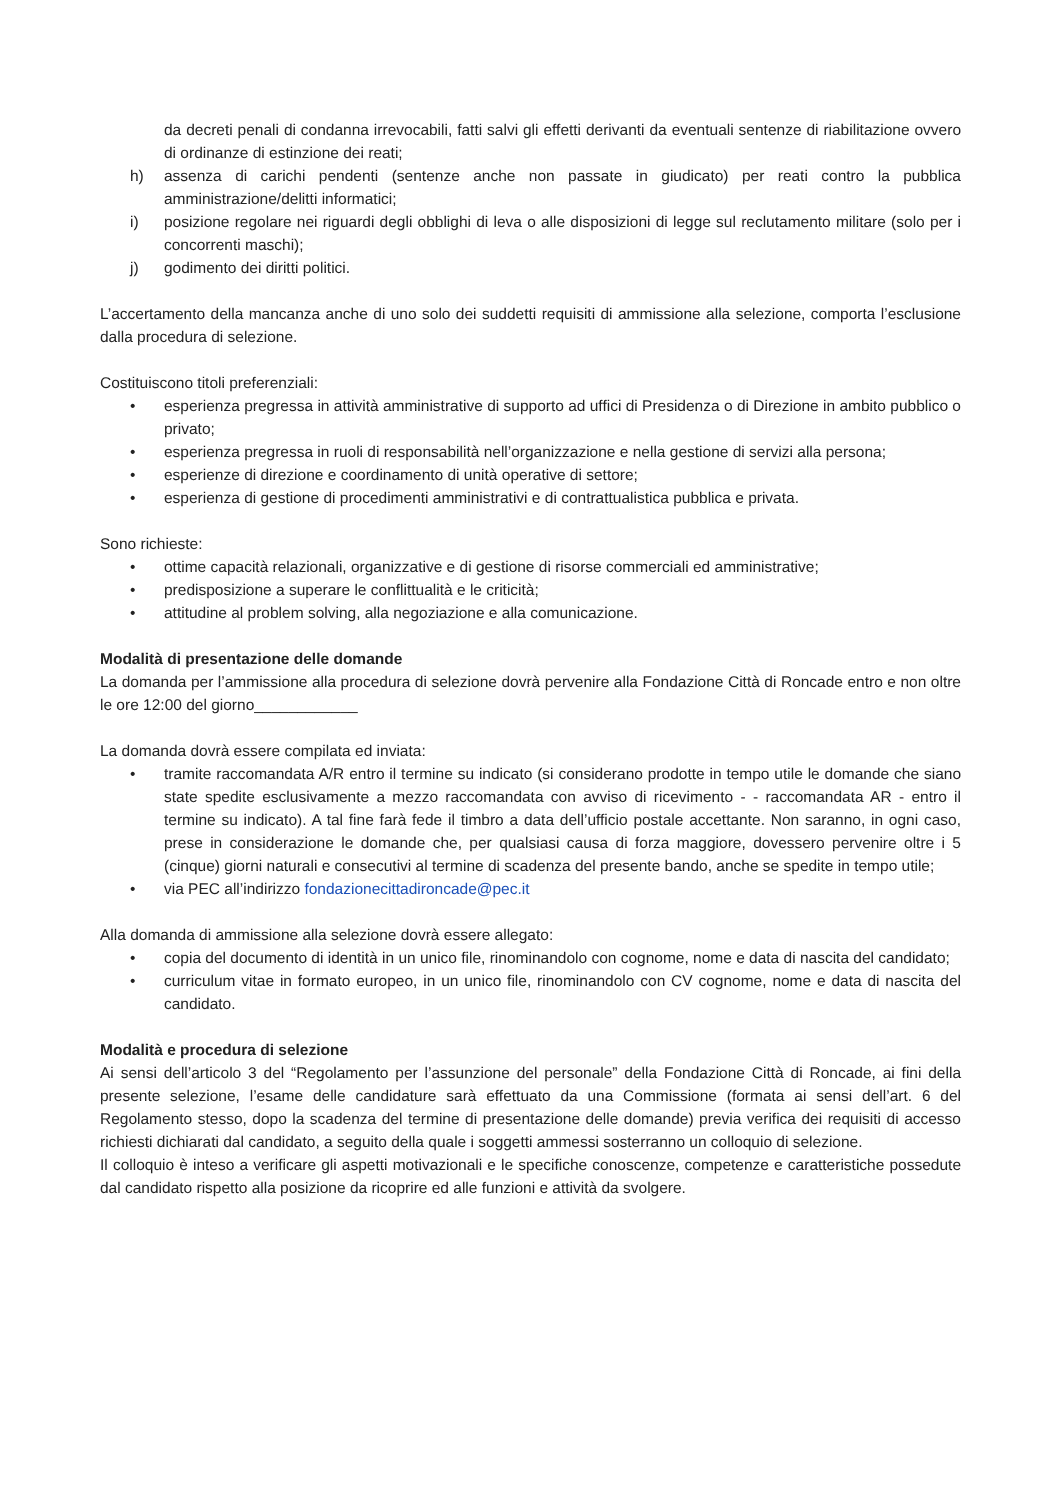da decreti penali di condanna irrevocabili, fatti salvi gli effetti derivanti da eventuali sentenze di riabilitazione ovvero di ordinanze di estinzione dei reati;
h) assenza di carichi pendenti (sentenze anche non passate in giudicato) per reati contro la pubblica amministrazione/delitti informatici;
i) posizione regolare nei riguardi degli obblighi di leva o alle disposizioni di legge sul reclutamento militare (solo per i concorrenti maschi);
j) godimento dei diritti politici.
L’accertamento della mancanza anche di uno solo dei suddetti requisiti di ammissione alla selezione, comporta l’esclusione dalla procedura di selezione.
Costituiscono titoli preferenziali:
• esperienza pregressa in attività amministrative di supporto ad uffici di Presidenza o di Direzione in ambito pubblico o privato;
• esperienza pregressa in ruoli di responsabilità nell’organizzazione e nella gestione di servizi alla persona;
• esperienze di direzione e coordinamento di unità operative di settore;
• esperienza di gestione di procedimenti amministrativi e di contrattualistica pubblica e privata.
Sono richieste:
• ottime capacità relazionali, organizzative e di gestione di risorse commerciali ed amministrative;
• predisposizione a superare le conflittualità e le criticità;
• attitudine al problem solving, alla negoziazione e alla comunicazione.
Modalità di presentazione delle domande
La domanda per l’ammissione alla procedura di selezione dovrà pervenire alla Fondazione Città di Roncade entro e non oltre le ore 12:00 del giorno____________
La domanda dovrà essere compilata ed inviata:
• tramite raccomandata A/R entro il termine su indicato (si considerano prodotte in tempo utile le domande che siano state spedite esclusivamente a mezzo raccomandata con avviso di ricevimento - - raccomandata AR - entro il termine su indicato). A tal fine farà fede il timbro a data dell’ufficio postale accettante. Non saranno, in ogni caso, prese in considerazione le domande che, per qualsiasi causa di forza maggiore, dovessero pervenire oltre i 5 (cinque) giorni naturali e consecutivi al termine di scadenza del presente bando, anche se spedite in tempo utile;
• via PEC all’indirizzo fondazionecittadironcade@pec.it
Alla domanda di ammissione alla selezione dovrà essere allegato:
• copia del documento di identità in un unico file, rinominandolo con cognome, nome e data di nascita del candidato;
• curriculum vitae in formato europeo, in un unico file, rinominandolo con CV cognome, nome e data di nascita del candidato.
Modalità e procedura di selezione
Ai sensi dell’articolo 3 del “Regolamento per l’assunzione del personale” della Fondazione Città di Roncade, ai fini della presente selezione, l’esame delle candidature sarà effettuato da una Commissione (formata ai sensi dell’art. 6 del Regolamento stesso, dopo la scadenza del termine di presentazione delle domande) previa verifica dei requisiti di accesso richiesti dichiarati dal candidato, a seguito della quale i soggetti ammessi sosterranno un colloquio di selezione.
Il colloquio è inteso a verificare gli aspetti motivazionali e le specifiche conoscenze, competenze e caratteristiche possedute dal candidato rispetto alla posizione da ricoprire ed alle funzioni e attività da svolgere.